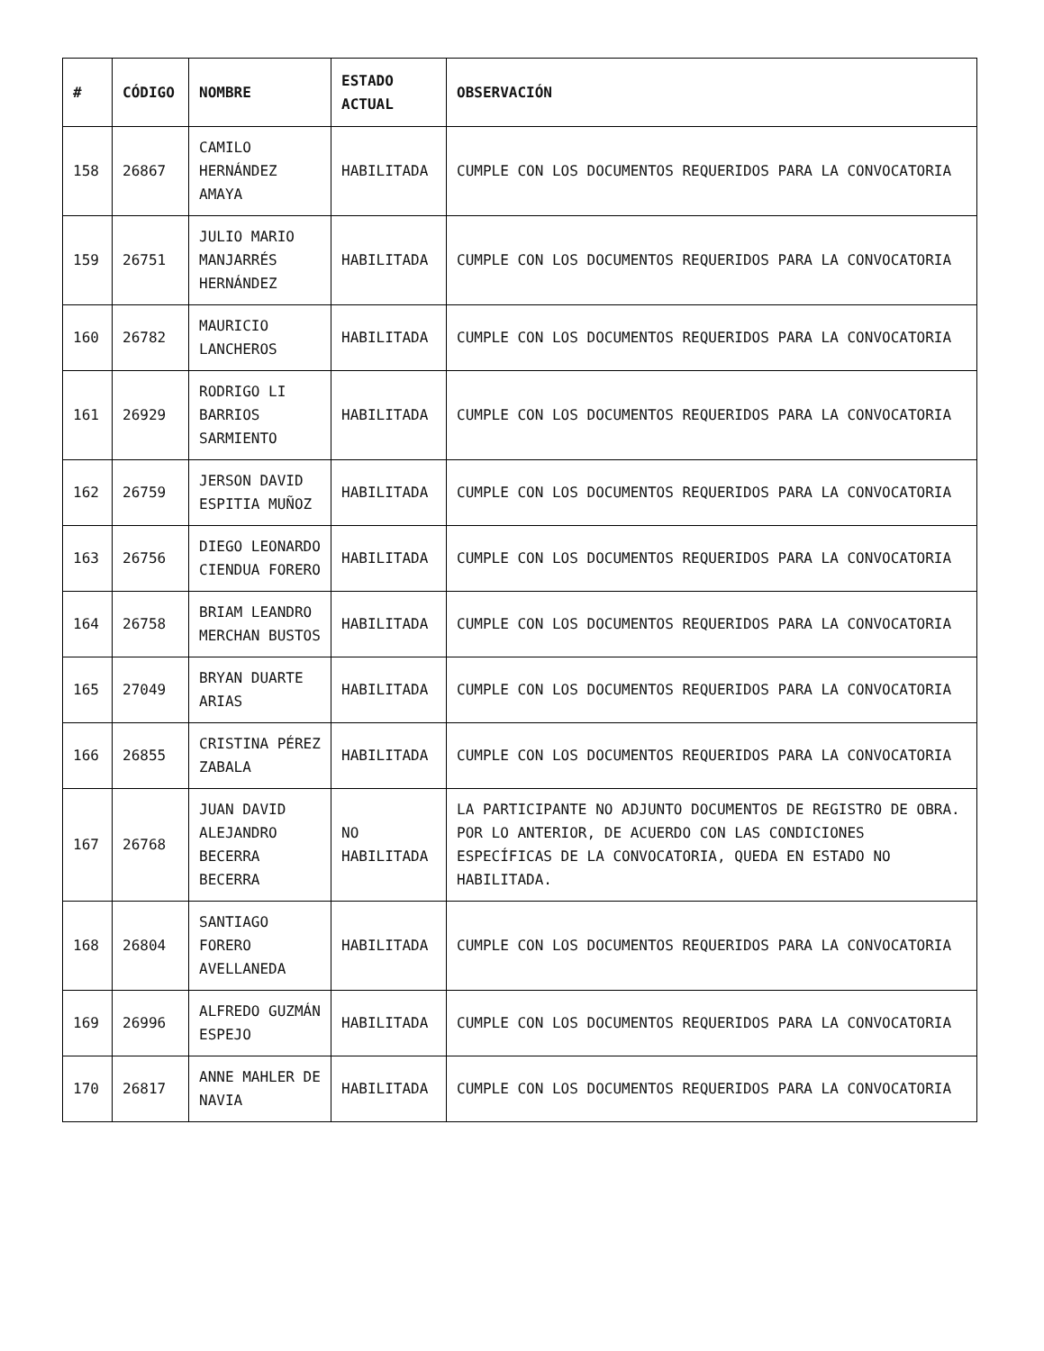| # | CÓDIGO | NOMBRE | ESTADO ACTUAL | OBSERVACIÓN |
| --- | --- | --- | --- | --- |
| 158 | 26867 | CAMILO HERNÁNDEZ AMAYA | HABILITADA | CUMPLE CON LOS DOCUMENTOS REQUERIDOS PARA LA CONVOCATORIA |
| 159 | 26751 | JULIO MARIO MANJARRÉS HERNÁNDEZ | HABILITADA | CUMPLE CON LOS DOCUMENTOS REQUERIDOS PARA LA CONVOCATORIA |
| 160 | 26782 | MAURICIO LANCHEROS | HABILITADA | CUMPLE CON LOS DOCUMENTOS REQUERIDOS PARA LA CONVOCATORIA |
| 161 | 26929 | RODRIGO LI BARRIOS SARMIENTO | HABILITADA | CUMPLE CON LOS DOCUMENTOS REQUERIDOS PARA LA CONVOCATORIA |
| 162 | 26759 | JERSON DAVID ESPITIA MUÑOZ | HABILITADA | CUMPLE CON LOS DOCUMENTOS REQUERIDOS PARA LA CONVOCATORIA |
| 163 | 26756 | DIEGO LEONARDO CIENDUA FORERO | HABILITADA | CUMPLE CON LOS DOCUMENTOS REQUERIDOS PARA LA CONVOCATORIA |
| 164 | 26758 | BRIAM LEANDRO MERCHAN BUSTOS | HABILITADA | CUMPLE CON LOS DOCUMENTOS REQUERIDOS PARA LA CONVOCATORIA |
| 165 | 27049 | BRYAN DUARTE ARIAS | HABILITADA | CUMPLE CON LOS DOCUMENTOS REQUERIDOS PARA LA CONVOCATORIA |
| 166 | 26855 | CRISTINA PÉREZ ZABALA | HABILITADA | CUMPLE CON LOS DOCUMENTOS REQUERIDOS PARA LA CONVOCATORIA |
| 167 | 26768 | JUAN DAVID ALEJANDRO BECERRA BECERRA | NO HABILITADA | LA PARTICIPANTE NO ADJUNTO DOCUMENTOS DE REGISTRO DE OBRA. POR LO ANTERIOR, DE ACUERDO CON LAS CONDICIONES ESPECÍFICAS DE LA CONVOCATORIA, QUEDA EN ESTADO NO HABILITADA. |
| 168 | 26804 | SANTIAGO FORERO AVELLANEDA | HABILITADA | CUMPLE CON LOS DOCUMENTOS REQUERIDOS PARA LA CONVOCATORIA |
| 169 | 26996 | ALFREDO GUZMÁN ESPEJO | HABILITADA | CUMPLE CON LOS DOCUMENTOS REQUERIDOS PARA LA CONVOCATORIA |
| 170 | 26817 | ANNE MAHLER DE NAVIA | HABILITADA | CUMPLE CON LOS DOCUMENTOS REQUERIDOS PARA LA CONVOCATORIA |